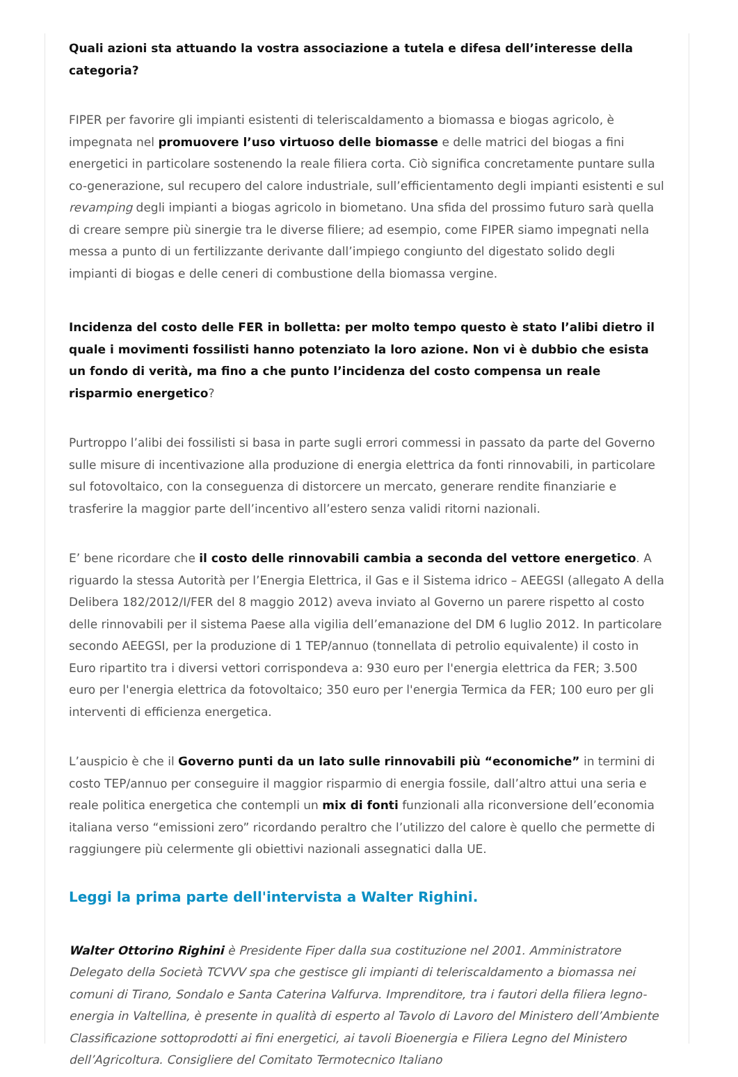Quali azioni sta attuando la vostra associazione a tutela e difesa dell’interesse della categoria?
FIPER per favorire gli impianti esistenti di teleriscaldamento a biomassa e biogas agricolo, è impegnata nel promuovere l’uso virtuoso delle biomasse e delle matrici del biogas a fini energetici in particolare sostenendo la reale filiera corta. Ciò significa concretamente puntare sulla co-generazione, sul recupero del calore industriale, sull’efficientamento degli impianti esistenti e sul revamping degli impianti a biogas agricolo in biometano. Una sfida del prossimo futuro sarà quella di creare sempre più sinergie tra le diverse filiere; ad esempio, come FIPER siamo impegnati nella messa a punto di un fertilizzante derivante dall’impiego congiunto del digestato solido degli impianti di biogas e delle ceneri di combustione della biomassa vergine.
Incidenza del costo delle FER in bolletta: per molto tempo questo è stato l’alibi dietro il quale i movimenti fossilisti hanno potenziato la loro azione. Non vi è dubbio che esista un fondo di verità, ma fino a che punto l’incidenza del costo compensa un reale risparmio energetico?
Purtroppo l’alibi dei fossilisti si basa in parte sugli errori commessi in passato da parte del Governo sulle misure di incentivazione alla produzione di energia elettrica da fonti rinnovabili, in particolare sul fotovoltaico, con la conseguenza di distorcere un mercato, generare rendite finanziarie e trasferire la maggior parte dell’incentivo all’estero senza validi ritorni nazionali.
E’ bene ricordare che il costo delle rinnovabili cambia a seconda del vettore energetico. A riguardo la stessa Autorità per l’Energia Elettrica, il Gas e il Sistema idrico – AEEGSI (allegato A della Delibera 182/2012/I/FER del 8 maggio 2012) aveva inviato al Governo un parere rispetto al costo delle rinnovabili per il sistema Paese alla vigilia dell’emanazione del DM 6 luglio 2012. In particolare secondo AEEGSI, per la produzione di 1 TEP/annuo (tonnellata di petrolio equivalente) il costo in Euro ripartito tra i diversi vettori corrispondeva a: 930 euro per l'energia elettrica da FER; 3.500 euro per l'energia elettrica da fotovoltaico; 350 euro per l'energia Termica da FER; 100 euro per gli interventi di efficienza energetica.
L’auspicio è che il Governo punti da un lato sulle rinnovabili più “economiche” in termini di costo TEP/annuo per conseguire il maggior risparmio di energia fossile, dall’altro attui una seria e reale politica energetica che contempli un mix di fonti funzionali alla riconversione dell’economia italiana verso “emissioni zero” ricordando peraltro che l’utilizzo del calore è quello che permette di raggiungere più celermente gli obiettivi nazionali assegnatici dalla UE.
Leggi la prima parte dell'intervista a Walter Righini.
Walter Ottorino Righini è Presidente Fiper dalla sua costituzione nel 2001. Amministratore Delegato della Società TCVVV spa che gestisce gli impianti di teleriscaldamento a biomassa nei comuni di Tirano, Sondalo e Santa Caterina Valfurva. Imprenditore, tra i fautori della filiera legno-energia in Valtellina, è presente in qualità di esperto al Tavolo di Lavoro del Ministero dell’Ambiente Classificazione sottoprodotti ai fini energetici, ai tavoli Bioenergia e Filiera Legno del Ministero dell’Agricoltura. Consigliere del Comitato Termotecnico Italiano